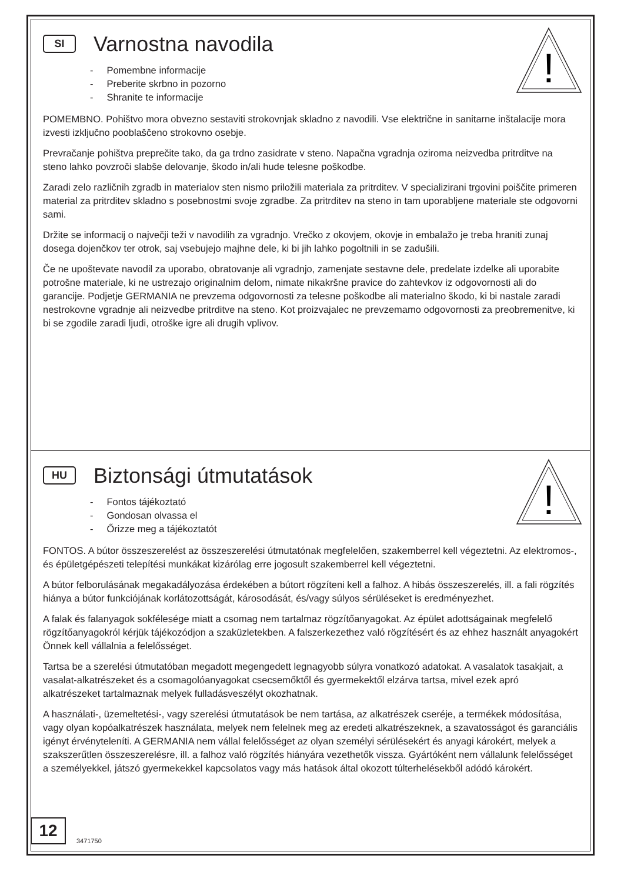!
SI
Varnostna navodila
- Pomembne informacije
- Preberite skrbno in pozorno
- Shranite te informacije
POMEMBNO. Pohištvo mora obvezno sestaviti strokovnjak skladno z navodili. Vse električne in sanitarne inštalacije mora izvesti izključno pooblaščeno strokovno osebje.
Prevračanje pohištva preprečite tako, da ga trdno zasidrate v steno. Napačna vgradnja oziroma neizvedba pritrditve na steno lahko povzroči slabše delovanje, škodo in/ali hude telesne poškodbe.
Zaradi zelo različnih zgradb in materialov sten nismo priložili materiala za pritrditev. V specializirani trgovini poiščite primeren material za pritrditev skladno s posebnostmi svoje zgradbe. Za pritrditev na steno in tam uporabljene materiale ste odgovorni sami.
Držite se informacij o največji teži v navodilih za vgradnjo. Vrečko z okovjem, okovje in embalažo je treba hraniti zunaj dosega dojenčkov ter otrok, saj vsebujejo majhne dele, ki bi jih lahko pogoltnili in se zadušili.
Če ne upoštevate navodil za uporabo, obratovanje ali vgradnjo, zamenjate sestavne dele, predelate izdelke ali uporabite potrošne materiale, ki ne ustrezajo originalnim delom, nimate nikakršne pravice do zahtevkov iz odgovornosti ali do garancije. Podjetje GERMANIA ne prevzema odgovornosti za telesne poškodbe ali materialno škodo, ki bi nastale zaradi nestrokovne vgradnje ali neizvedbe pritrditve na steno. Kot proizvajalec ne prevzemamo odgovornosti za preobremenitve, ki bi se zgodile zaradi ljudi, otroške igre ali drugih vplivov.
!
HU
Biztonsági útmutatások
- Fontos tájékoztató
- Gondosan olvassa el
- Őrizze meg a tájékoztatót
FONTOS. A bútor összeszerelést az összeszerelési útmutatónak megfelelően, szakemberrel kell végeztetni. Az elektromos-, és épületgépészeti telepítési munkákat kizárólag erre jogosult szakemberrel kell végeztetni.
A bútor felborulásának megakadályozása érdekében a bútort rögzíteni kell a falhoz. A hibás összeszerelés, ill. a fali rögzítés hiánya a bútor funkciójának korlátozottságát, károsodását, és/vagy súlyos sérüléseket is eredményezhet.
A falak és falanyagok sokfélesége miatt a csomag nem tartalmaz rögzítőanyagokat. Az épület adottságainak megfelelő rögzítőanyagokról kérjük tájékozódjon a szaküzletekben. A falszerkezethez való rögzítésért és az ehhez használt anyagokért Önnek kell vállalnia a felelősséget.
Tartsa be a szerelési útmutatóban megadott megengedett legnagyobb súlyra vonatkozó adatokat. A vasalatok tasakjait, a vasalat-alkatrészeket és a csomagolóanyagokat csecsemőktől és gyermekektől elzárva tartsa, mivel ezek apró alkatrészeket tartalmaznak melyek fulladásveszélyt okozhatnak.
A használati-, üzemeltetési-, vagy szerelési útmutatások be nem tartása, az alkatrészek cseréje, a termékek módosítása, vagy olyan kopóalkatrészek használata, melyek nem felelnek meg az eredeti alkatrészeknek, a szavatosságot és garanciális igényt érvényteleníti. A GERMANIA nem vállal felelősséget az olyan személyi sérülésekért és anyagi károkért, melyek a szakszerűtlen összeszerelésre, ill. a falhoz való rögzítés hiányára vezethetők vissza. Gyártóként nem vállalunk felelősséget a személyekkel, játszó gyermekekkel kapcsolatos vagy más hatások által okozott túlterhelésekből adódó károkért.
12
3471750